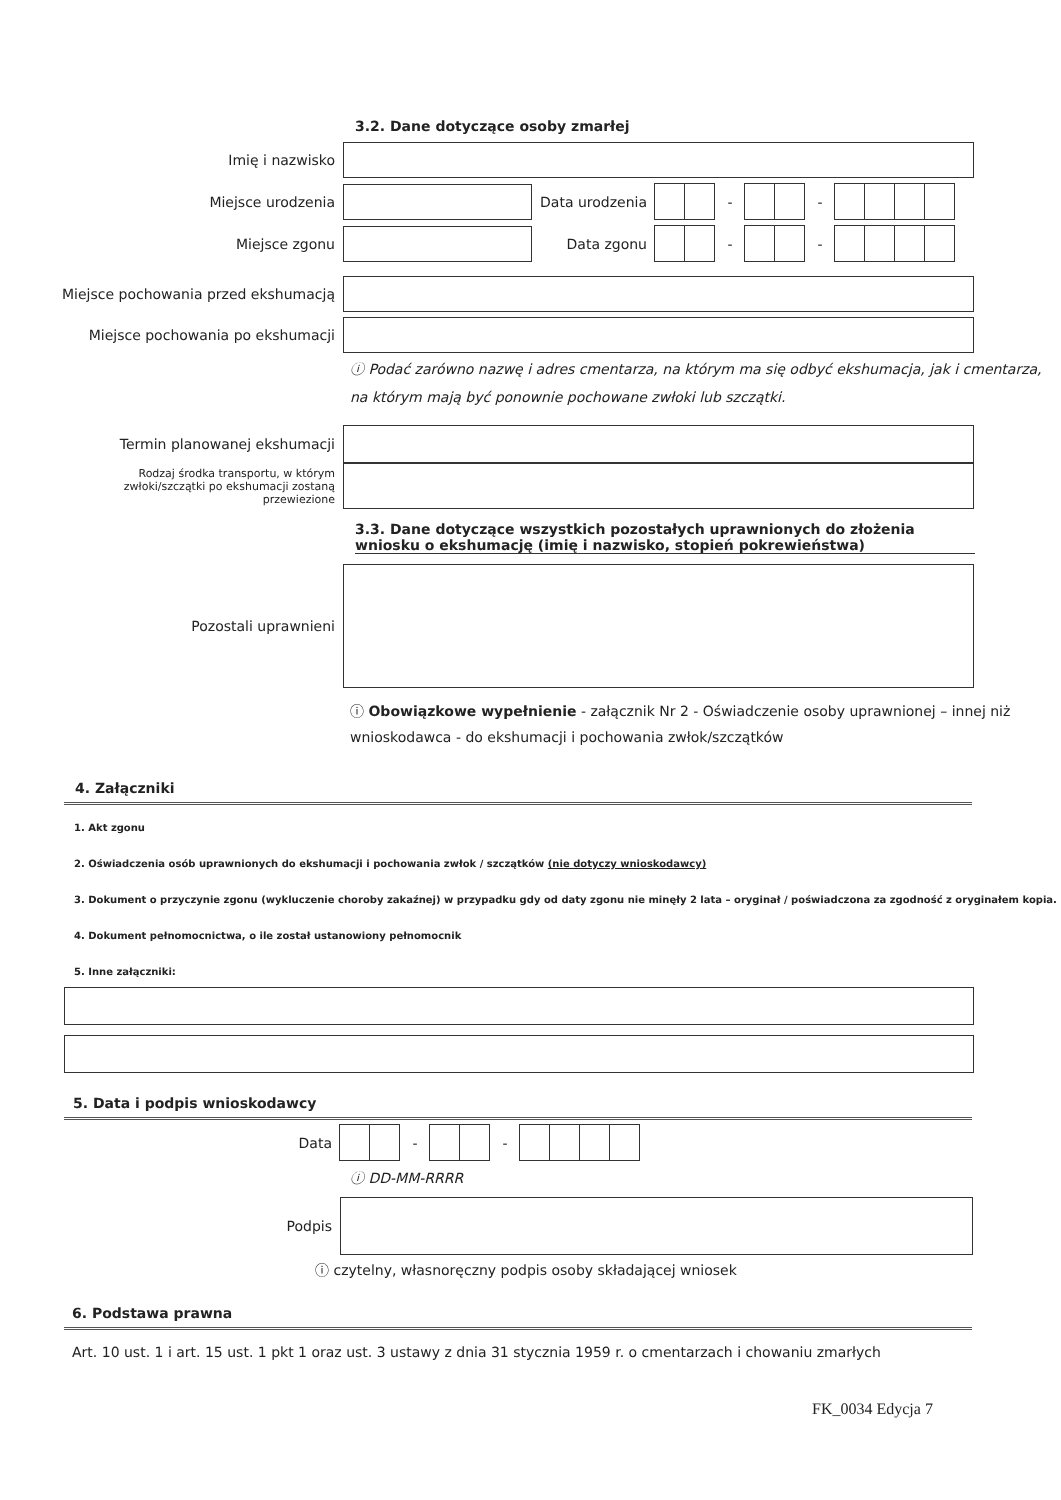3.2. Dane dotyczące osoby zmarłej
Imię i nazwisko
Miejsce urodzenia
Data urodzenia
- -
Miejsce zgonu Data zgonu - -
Miejsce pochowania przed ekshumacją
Miejsce pochowania po ekshumacji
ⓘ Podać zarówno nazwę i adres cmentarza, na którym ma się odbyć ekshumacja, jak i cmentarza, na którym mają być ponownie pochowane zwłoki lub szczątki.
Termin planowanej ekshumacji
Rodzaj środka transportu, w którym zwłoki/szczątki po ekshumacji zostaną przewiezione
3.3. Dane dotyczące wszystkich pozostałych uprawnionych do złożenia wniosku o ekshumację (imię i nazwisko, stopień pokrewieństwa)
Pozostali uprawnieni
ⓘ Obowiązkowe wypełnienie - załącznik Nr 2 - Oświadczenie osoby uprawnionej – innej niż wnioskodawca - do ekshumacji i pochowania zwłok/szczątków
4. Załączniki
1. Akt zgonu
2. Oświadczenia osób uprawnionych do ekshumacji i pochowania zwłok / szczątków (nie dotyczy wnioskodawcy)
3. Dokument o przyczynie zgonu (wykluczenie choroby zakaźnej) w przypadku gdy od daty zgonu nie minęły 2 lata – oryginał / poświadczona za zgodność z oryginałem kopia.
4. Dokument pełnomocnictwa, o ile został ustanowiony pełnomocnik
5. Inne załączniki:
5. Data i podpis wnioskodawcy
Data - -
ⓘ DD-MM-RRRR
Podpis
ⓘ czytelny, własnoręczny podpis osoby składającej wniosek
6. Podstawa prawna
Art. 10 ust. 1 i art. 15 ust. 1 pkt 1 oraz ust. 3 ustawy z dnia 31 stycznia 1959 r. o cmentarzach i chowaniu zmarłych
FK_0034 Edycja 7